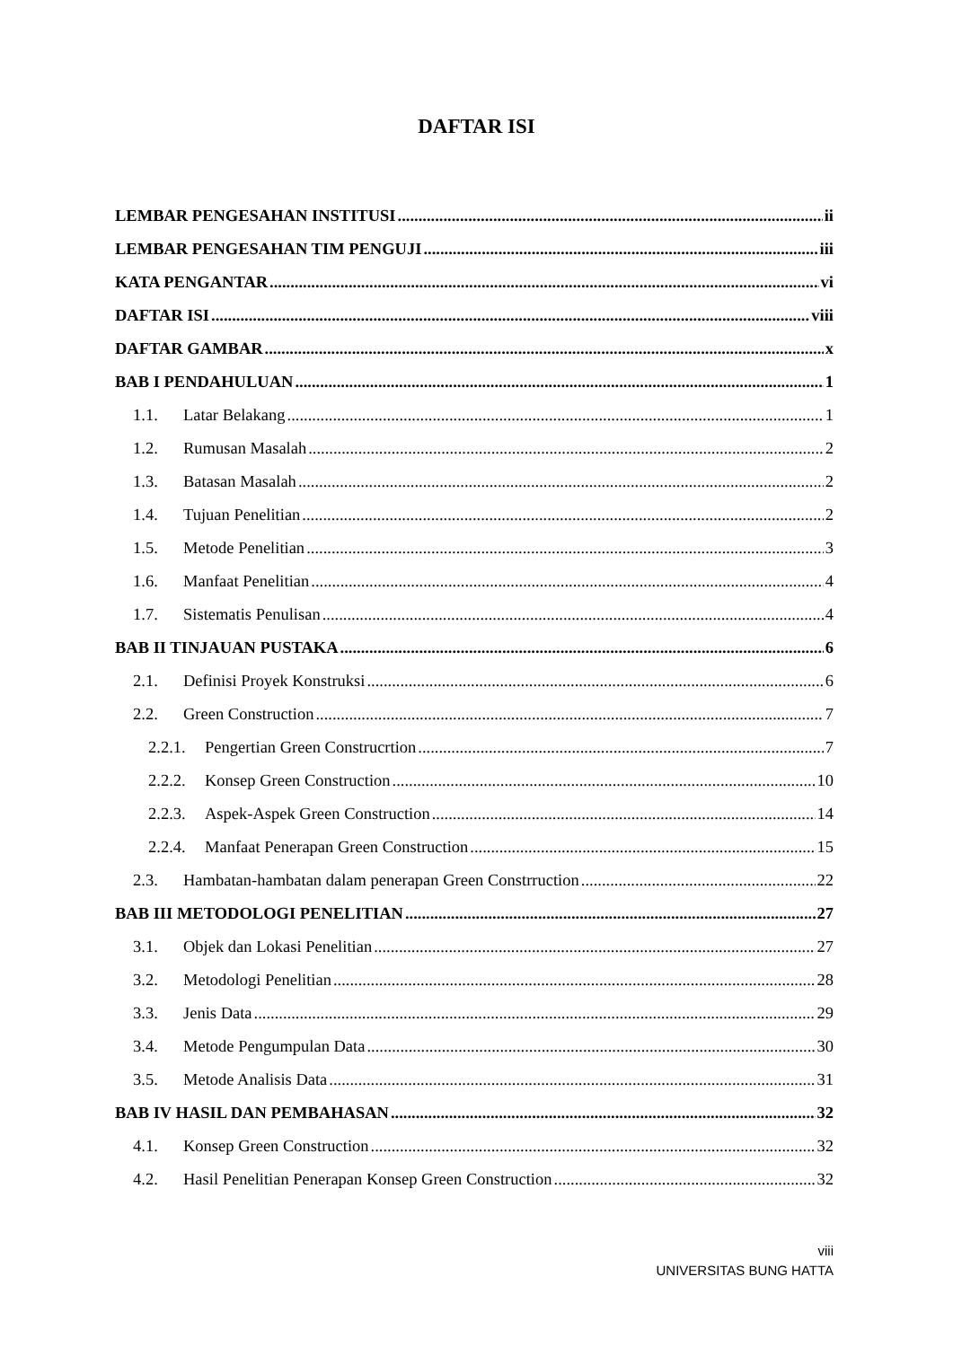DAFTAR ISI
LEMBAR PENGESAHAN INSTITUSI ii
LEMBAR PENGESAHAN TIM PENGUJI iii
KATA PENGANTAR vi
DAFTAR ISI viii
DAFTAR GAMBAR x
BAB I PENDAHULUAN 1
1.1. Latar Belakang 1
1.2. Rumusan Masalah 2
1.3. Batasan Masalah 2
1.4. Tujuan Penelitian 2
1.5. Metode Penelitian 3
1.6. Manfaat Penelitian 4
1.7. Sistematis Penulisan 4
BAB II TINJAUAN PUSTAKA 6
2.1. Definisi Proyek Konstruksi 6
2.2. Green Construction 7
2.2.1. Pengertian Green Construcrtion 7
2.2.2. Konsep Green Construction 10
2.2.3. Aspek-Aspek Green Construction 14
2.2.4. Manfaat Penerapan Green Construction 15
2.3. Hambatan-hambatan dalam penerapan Green Constrruction 22
BAB III METODOLOGI PENELITIAN 27
3.1. Objek dan Lokasi Penelitian 27
3.2. Metodologi Penelitian 28
3.3. Jenis Data 29
3.4. Metode Pengumpulan Data 30
3.5. Metode Analisis Data 31
BAB IV HASIL DAN PEMBAHASAN 32
4.1. Konsep Green Construction 32
4.2. Hasil Penelitian Penerapan Konsep Green Construction 32
viii
UNIVERSITAS BUNG HATTA